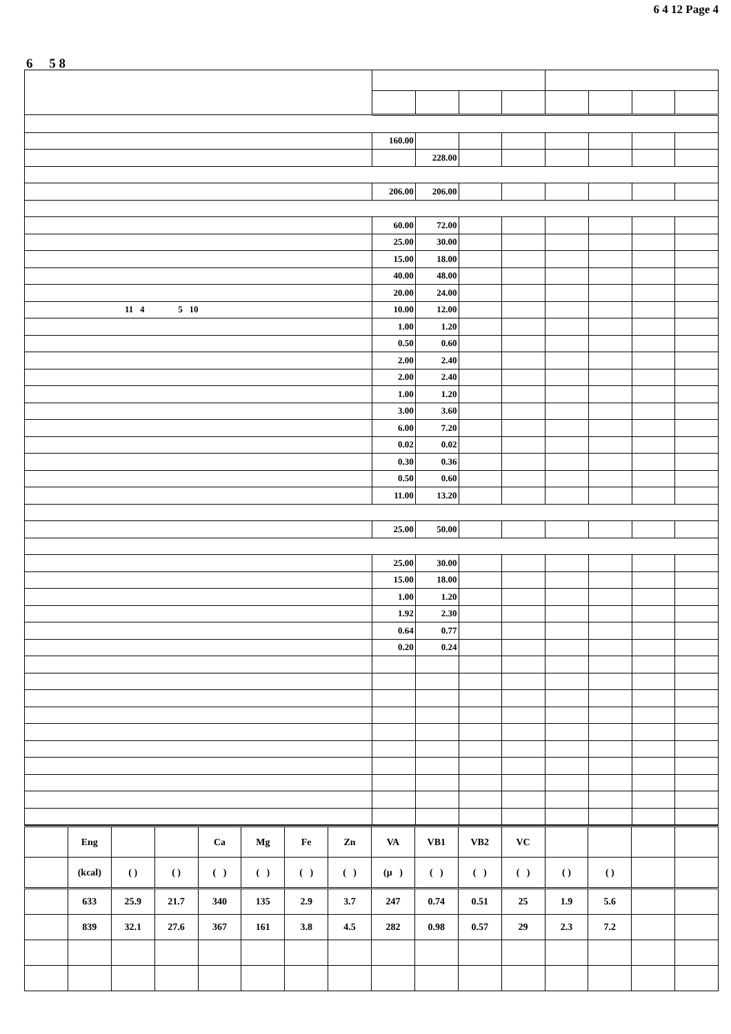6 4 12 Page 4
6 5 8
| | 160.00 | | | | | | | |
| | | 228.00 | | | | | | |
| | 206.00 | 206.00 | | | | | | |
| | 60.00 | 72.00 | | | | | | |
| | 25.00 | 30.00 | | | | | | |
| | 15.00 | 18.00 | | | | | | |
| | 40.00 | 48.00 | | | | | | |
| | 20.00 | 24.00 | | | | | | |
| 11 4 5 10 | 10.00 | 12.00 | | | | | | |
| | 1.00 | 1.20 | | | | | | |
| | 0.50 | 0.60 | | | | | | |
| | 2.00 | 2.40 | | | | | | |
| | 2.00 | 2.40 | | | | | | |
| | 1.00 | 1.20 | | | | | | |
| | 3.00 | 3.60 | | | | | | |
| | 6.00 | 7.20 | | | | | | |
| | 0.02 | 0.02 | | | | | | |
| | 0.30 | 0.36 | | | | | | |
| | 0.50 | 0.60 | | | | | | |
| | 11.00 | 13.20 | | | | | | |
| | 25.00 | 50.00 | | | | | | |
| | 25.00 | 30.00 | | | | | | |
| | 15.00 | 18.00 | | | | | | |
| | 1.00 | 1.20 | | | | | | |
| | 1.92 | 2.30 | | | | | | |
| | 0.64 | 0.77 | | | | | | |
| | 0.20 | 0.24 | | | | | | |
| | Eng | | | Ca | Mg | Fe | Zn | VA | VB1 | VB2 | VC | | | | |
| --- | --- | --- | --- | --- | --- | --- | --- | --- | --- | --- | --- | --- | --- | --- | --- |
| | (kcal) | ( ) | ( ) | ( ) | ( ) | ( ) | ( ) | (μ ) | ( ) | ( ) | ( ) | ( ) | ( ) | | |
| | 633 | 25.9 | 21.7 | 340 | 135 | 2.9 | 3.7 | 247 | 0.74 | 0.51 | 25 | 1.9 | 5.6 | | |
| | 839 | 32.1 | 27.6 | 367 | 161 | 3.8 | 4.5 | 282 | 0.98 | 0.57 | 29 | 2.3 | 7.2 | | |